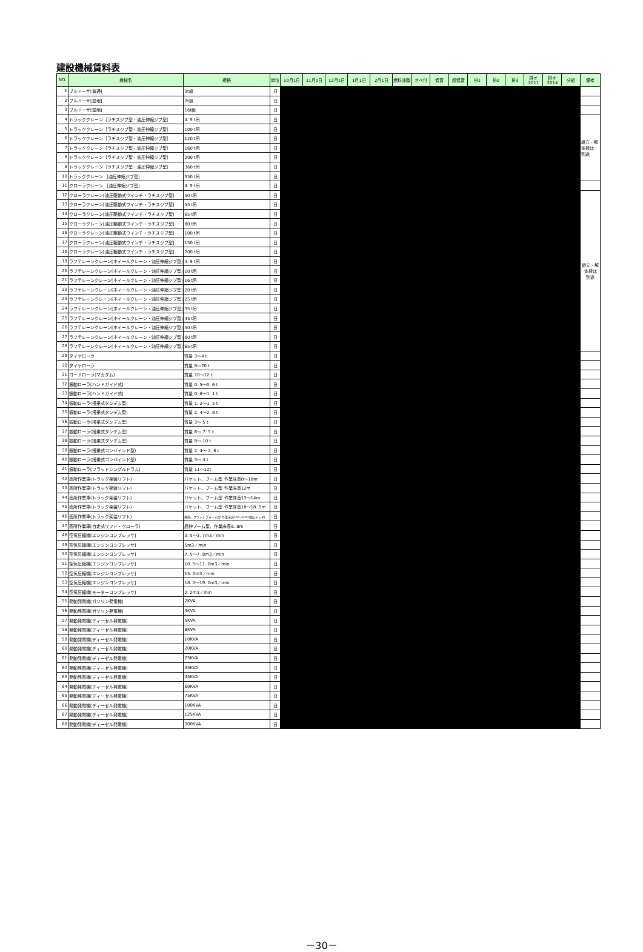建設機械賃料表
| NO. | 機械名 | 規格 | 単位 | 10月1日 | 11月1日 | 12月1日 | 1月1日 | 2月1日 | 燃料油脂 | オペ付 | 低音 | 超低音 | 排1 | 排2 | 排3 | 排オ 2011 | 排オ 2014 | 分組 | 備考 |
| --- | --- | --- | --- | --- | --- | --- | --- | --- | --- | --- | --- | --- | --- | --- | --- | --- | --- | --- | --- |
| 1 | ブルドーザ[普通] | 3t級 | 日 | | | | | | | | | | | | | | | | |
| 2 | ブルドーザ[湿地] | 7t級 | 日 | | | | | | | | | | | | | | | | |
| 3 | ブルドーザ[湿地] | 16t級 | 日 | | | | | | | | | | | | | | | | |
| 4 | トラッククレーン［ラチスジブ型・油圧伸縮ジブ型］ | 4. 9 t吊 | 日 | | | | | | | | | | | | | | | | 組立・解 体費は 別途 |
| 5 | トラッククレーン［ラチスジブ型・油圧伸縮ジブ型］ | 100 t吊 | 日 | | | | | | | | | | | | | | | | |
| 6 | トラッククレーン［ラチスジブ型・油圧伸縮ジブ型］ | 120 t吊 | 日 | | | | | | | | | | | | | | | | |
| 7 | トラッククレーン［ラチスジブ型・油圧伸縮ジブ型］ | 160 t吊 | 日 | | | | | | | | | | | | | | | | |
| 8 | トラッククレーン［ラチスジブ型・油圧伸縮ジブ型］ | 200 t吊 | 日 | | | | | | | | | | | | | | | | |
| 9 | トラッククレーン［ラチスジブ型・油圧伸縮ジブ型］ | 360 t吊 | 日 | | | | | | | | | | | | | | | | |
| 10 | トラッククレーン ［油圧伸縮ジブ型］ | 550 t吊 | 日 | | | | | | | | | | | | | | | | |
| 11 | クローラクレーン ［油圧伸縮ジブ型］ | 4. 9 t吊 | 日 | | | | | | | | | | | | | | | | |
| 12 | クローラクレーン[油圧駆動式ウインチ・ラチスジブ型] | 50 t吊 | 日 | | | | | | | | | | | | | | | | 組立・解 体費は 別途 |
| 13 | クローラクレーン[油圧駆動式ウインチ・ラチスジブ型] | 55 t吊 | 日 | | | | | | | | | | | | | | | | |
| 14 | クローラクレーン[油圧駆動式ウインチ・ラチスジブ型] | 65 t吊 | 日 | | | | | | | | | | | | | | | | |
| 15 | クローラクレーン[油圧駆動式ウインチ・ラチスジブ型] | 80 t吊 | 日 | | | | | | | | | | | | | | | | |
| 16 | クローラクレーン[油圧駆動式ウインチ・ラチスジブ型] | 100 t吊 | 日 | | | | | | | | | | | | | | | | |
| 17 | クローラクレーン[油圧駆動式ウインチ・ラチスジブ型] | 150 t吊 | 日 | | | | | | | | | | | | | | | | |
| 18 | クローラクレーン[油圧駆動式ウインチ・ラチスジブ型] | 200 t吊 | 日 | | | | | | | | | | | | | | | | |
| 19 | ラフテレーンクレーン[ホイールクレーン・油圧伸縮ジブ型] | 4. 9 t吊 | 日 | | | | | | | | | | | | | | | | |
| 20 | ラフテレーンクレーン[ホイールクレーン・油圧伸縮ジブ型] | 10 t吊 | 日 | | | | | | | | | | | | | | | | |
| 21 | ラフテレーンクレーン[ホイールクレーン・油圧伸縮ジブ型] | 16 t吊 | 日 | | | | | | | | | | | | | | | | |
| 22 | ラフテレーンクレーン[ホイールクレーン・油圧伸縮ジブ型] | 20 t吊 | 日 | | | | | | | | | | | | | | | | |
| 23 | ラフテレーンクレーン[ホイールクレーン・油圧伸縮ジブ型] | 25 t吊 | 日 | | | | | | | | | | | | | | | | |
| 24 | ラフテレーンクレーン[ホイールクレーン・油圧伸縮ジブ型] | 35 t吊 | 日 | | | | | | | | | | | | | | | | |
| 25 | ラフテレーンクレーン[ホイールクレーン・油圧伸縮ジブ型] | 45 t吊 | 日 | | | | | | | | | | | | | | | | |
| 26 | ラフテレーンクレーン[ホイールクレーン・油圧伸縮ジブ型] | 50 t吊 | 日 | | | | | | | | | | | | | | | | |
| 27 | ラフテレーンクレーン[ホイールクレーン・油圧伸縮ジブ型] | 60 t吊 | 日 | | | | | | | | | | | | | | | | |
| 28 | ラフテレーンクレーン[ホイールクレーン・油圧伸縮ジブ型] | 65 t吊 | 日 | | | | | | | | | | | | | | | | |
| 29 | タイヤローラ | 質量 3～4 t | 日 | | | | | | | | | | | | | | | | |
| 30 | タイヤローラ | 質量 8～20 t | 日 | | | | | | | | | | | | | | | | |
| 31 | ロードローラ(マカダム) | 質量 10～12 t | 日 | | | | | | | | | | | | | | | | |
| 32 | 振動ローラ[ハンドガイド式] | 質量 0. 5～0. 6 t | 日 | | | | | | | | | | | | | | | | |
| 33 | 振動ローラ[ハンドガイド式] | 質量 0. 8～1. 1 t | 日 | | | | | | | | | | | | | | | | |
| 34 | 振動ローラ(搭乗式タンデム型) | 質量 1. 2～1. 5 t | 日 | | | | | | | | | | | | | | | | |
| 35 | 振動ローラ(搭乗式タンデム型) | 質量 2. 4～2. 8 t | 日 | | | | | | | | | | | | | | | | |
| 36 | 振動ローラ(搭乗式タンデム型) | 質量 3～ 5 t | 日 | | | | | | | | | | | | | | | | |
| 37 | 振動ローラ(搭乗式タンデム型) | 質量 6～ 7. 5 t | 日 | | | | | | | | | | | | | | | | |
| 38 | 振動ローラ(搭乗式タンデム型) | 質量 8～ 10 t | 日 | | | | | | | | | | | | | | | | |
| 39 | 振動ローラ(搭乗式コンバインド型) | 質量 2. 4～ 2. 6 t | 日 | | | | | | | | | | | | | | | | |
| 40 | 振動ローラ(搭乗式コンバインド型) | 質量 3～ 4 t | 日 | | | | | | | | | | | | | | | | |
| 41 | 振動ローラ[フラットシングルドラム] | 質量 11～12t | 日 | | | | | | | | | | | | | | | | |
| 42 | 高所作業車(トラック架装リフト) | バケット、ブーム型 作業床高8～10m | 日 | | | | | | | | | | | | | | | | |
| 43 | 高所作業車(トラック架装リフト) | バケット、ブーム型 作業床高12m | 日 | | | | | | | | | | | | | | | | |
| 44 | 高所作業車(トラック架装リフト) | バケット、ブーム型 作業床高13～14m | 日 | | | | | | | | | | | | | | | | |
| 45 | 高所作業車(トラック架装リフト) | バケット、ブーム型 作業床高18～18. 5m | 日 | | | | | | | | | | | | | | | | |
| 46 | 高所作業車(トラック架装リフト) | 垂直、プラットフォーム型 作業床高10～12m(幅広デッキ) | 日 | | | | | | | | | | | | | | | | |
| 47 | 高所作業車[自走式リフト・クローラ] | 屈伸ブーム型、作業床高6. 8m | 日 | | | | | | | | | | | | | | | | |
| 48 | 空気圧縮機[エンジンコンプレッサ] | 3. 5～3. 7m3／min | 日 | | | | | | | | | | | | | | | | |
| 49 | 空気圧縮機[エンジンコンプレッサ] | 5m3／min | 日 | | | | | | | | | | | | | | | | |
| 50 | 空気圧縮機[エンジンコンプレッサ] | 7. 5～7. 8m3／min | 日 | | | | | | | | | | | | | | | | |
| 51 | 空気圧縮機[エンジンコンプレッサ] | 10. 5～11. 0m3／min | 日 | | | | | | | | | | | | | | | | |
| 52 | 空気圧縮機[エンジンコンプレッサ] | 15. 0m3／min | 日 | | | | | | | | | | | | | | | | |
| 53 | 空気圧縮機[エンジンコンプレッサ] | 18. 0～19. 0m3／min | 日 | | | | | | | | | | | | | | | | |
| 54 | 空気圧縮機[モーターコンプレッサ] | 2. 2m3／min | 日 | | | | | | | | | | | | | | | | |
| 55 | 発動発電機[ガソリン発電機] | 2KVA | 日 | | | | | | | | | | | | | | | | |
| 56 | 発動発電機[ガソリン発電機] | 3KVA | 日 | | | | | | | | | | | | | | | | |
| 57 | 発動発電機[ディーゼル発電機] | 5KVA | 日 | | | | | | | | | | | | | | | | |
| 58 | 発動発電機[ディーゼル発電機] | 8KVA | 日 | | | | | | | | | | | | | | | | |
| 59 | 発動発電機[ディーゼル発電機] | 10KVA | 日 | | | | | | | | | | | | | | | | |
| 60 | 発動発電機[ディーゼル発電機] | 20KVA | 日 | | | | | | | | | | | | | | | | |
| 61 | 発動発電機[ディーゼル発電機] | 25KVA | 日 | | | | | | | | | | | | | | | | |
| 62 | 発動発電機[ディーゼル発電機] | 35KVA | 日 | | | | | | | | | | | | | | | | |
| 63 | 発動発電機[ディーゼル発電機] | 45KVA | 日 | | | | | | | | | | | | | | | | |
| 64 | 発動発電機[ディーゼル発電機] | 60KVA | 日 | | | | | | | | | | | | | | | | |
| 65 | 発動発電機[ディーゼル発電機] | 75KVA | 日 | | | | | | | | | | | | | | | | |
| 66 | 発動発電機[ディーゼル発電機] | 100KVA | 日 | | | | | | | | | | | | | | | | |
| 67 | 発動発電機[ディーゼル発電機] | 125KVA | 日 | | | | | | | | | | | | | | | | |
| 68 | 発動発電機[ディーゼル発電機] | 300KVA | 日 | | | | | | | | | | | | | | | | |
－30－